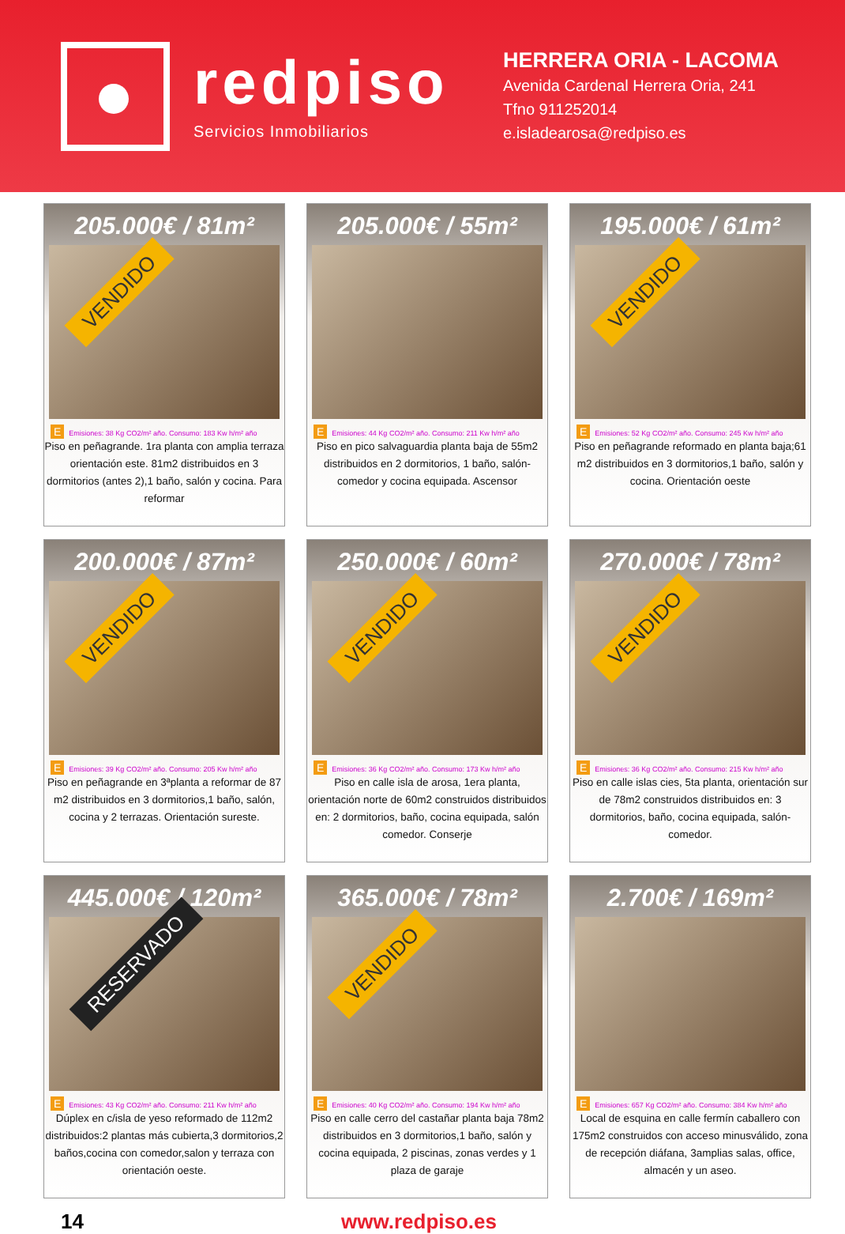redpiso
Servicios Inmobiliarios
HERRERA ORIA - LACOMA
Avenida Cardenal Herrera Oria, 241
Tfno 911252014
e.isladearosa@redpiso.es
205.000€ / 81m²
VENDIDO
E Emisiones: 38 Kg CO2/m² año. Consumo: 183 Kw h/m² año
Piso en peñagrande. 1ra planta con amplia terraza orientación este. 81m2 distribuidos en 3 dormitorios (antes 2),1 baño, salón y cocina. Para reformar
205.000€ / 55m²
E Emisiones: 44 Kg CO2/m² año. Consumo: 211 Kw h/m² año
Piso en pico salvaguardia planta baja de 55m2 distribuidos en 2 dormitorios, 1 baño, salón-comedor y cocina equipada. Ascensor
195.000€ / 61m²
VENDIDO
E Emisiones: 52 Kg CO2/m² año. Consumo: 245 Kw h/m² año
Piso en peñagrande reformado en planta baja;61 m2 distribuidos en 3 dormitorios,1 baño, salón y cocina. Orientación oeste
200.000€ / 87m²
VENDIDO
E Emisiones: 39 Kg CO2/m² año. Consumo: 205 Kw h/m² año
Piso en peñagrande en 3ªplanta a reformar de 87 m2 distribuidos en 3 dormitorios,1 baño, salón, cocina y 2 terrazas. Orientación sureste.
250.000€ / 60m²
VENDIDO
E Emisiones: 36 Kg CO2/m² año. Consumo: 173 Kw h/m² año
Piso en calle isla de arosa, 1era planta, orientación norte de 60m2 construidos distribuidos en: 2 dormitorios, baño, cocina equipada, salón comedor. Conserje
270.000€ / 78m²
VENDIDO
E Emisiones: 36 Kg CO2/m² año. Consumo: 215 Kw h/m² año
Piso en calle islas cies, 5ta planta, orientación sur de 78m2 construidos distribuidos en: 3 dormitorios, baño, cocina equipada, salón-comedor.
445.000€ / 120m²
RESERVADO
E Emisiones: 43 Kg CO2/m² año. Consumo: 211 Kw h/m² año
Dúplex en c/isla de yeso reformado de 112m2 distribuidos:2 plantas más cubierta,3 dormitorios,2 baños,cocina con comedor,salon y terraza con orientación oeste.
365.000€ / 78m²
VENDIDO
E Emisiones: 40 Kg CO2/m² año. Consumo: 194 Kw h/m² año
Piso en calle cerro del castañar planta baja 78m2 distribuidos en 3 dormitorios,1 baño, salón y cocina equipada, 2 piscinas, zonas verdes y 1 plaza de garaje
2.700€ / 169m²
E Emisiones: 657 Kg CO2/m² año. Consumo: 384 Kw h/m² año
Local de esquina en calle fermín caballero con 175m2 construidos con acceso minusválido, zona de recepción diáfana, 3amplias salas, office, almacén y un aseo.
14 www.redpiso.es